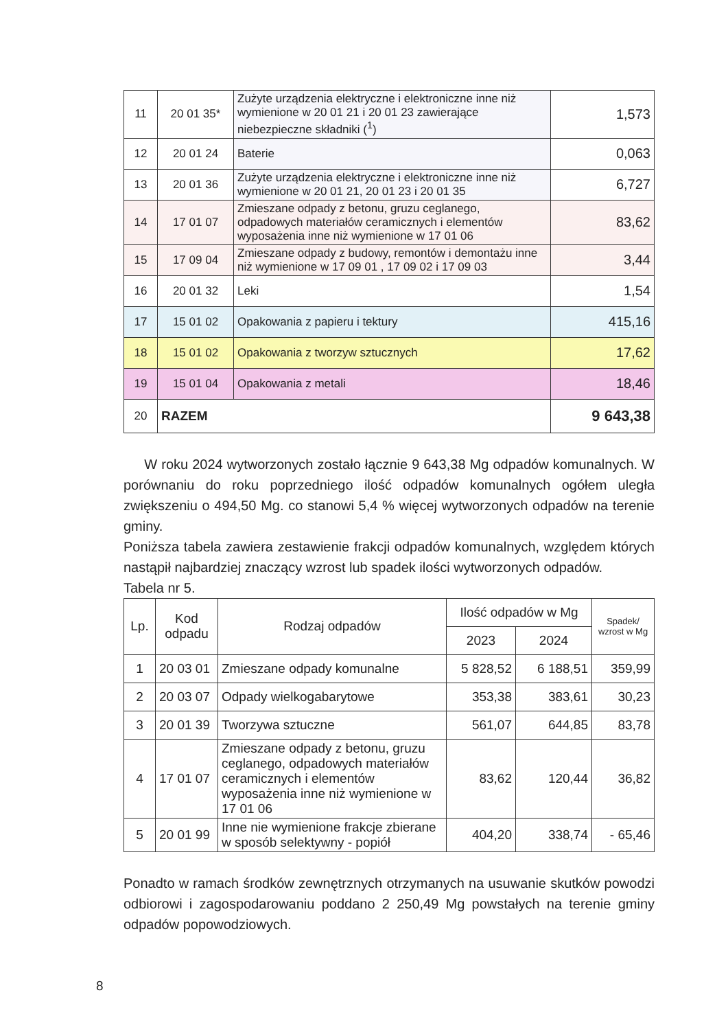| 11 | 20 01 35* | Zużyte urządzenia elektryczne i elektroniczne inne niż wymienione w 20 01 21 i 20 01 23 zawierające niebezpieczne składniki (<sup>1</sup>) | 1,573 |
| 12 | 20 01 24 | Baterie | 0,063 |
| 13 | 20 01 36 | Zużyte urządzenia elektryczne i elektroniczne inne niż wymienione w 20 01 21, 20 01 23 i 20 01 35 | 6,727 |
| 14 | 17 01 07 | Zmieszane odpady z betonu, gruzu ceglanego, odpadowych materiałów ceramicznych i elementów wyposażenia inne niż wymienione w 17 01 06 | 83,62 |
| 15 | 17 09 04 | Zmieszane odpady z budowy, remontów i demontażu inne niż wymienione w 17 09 01 , 17 09 02 i 17 09 03 | 3,44 |
| 16 | 20 01 32 | Leki | 1,54 |
| 17 | 15 01 02 | Opakowania z papieru i tektury | 415,16 |
| 18 | 15 01 02 | Opakowania z tworzyw sztucznych | 17,62 |
| 19 | 15 01 04 | Opakowania z metali | 18,46 |
| 20 | RAZEM | | 9 643,38 |
W roku 2024 wytworzonych zostało łącznie 9 643,38 Mg odpadów komunalnych. W porównaniu do roku poprzedniego ilość odpadów komunalnych ogółem uległa zwiększeniu o 494,50 Mg. co stanowi 5,4 % więcej wytworzonych odpadów na terenie gminy.
Poniższa tabela zawiera zestawienie frakcji odpadów komunalnych, względem których nastąpił najbardziej znaczący wzrost lub spadek ilości wytworzonych odpadów.
Tabela nr 5.
| Lp. | Kod odpadu | Rodzaj odpadów | Ilość odpadów w Mg | | Spadek/ wzrost w Mg |
| --- | --- | --- | --- | --- | --- |
| | | | 2023 | 2024 | |
| 1 | 20 03 01 | Zmieszane odpady komunalne | 5 828,52 | 6 188,51 | 359,99 |
| 2 | 20 03 07 | Odpady wielkogabarytowe | 353,38 | 383,61 | 30,23 |
| 3 | 20 01 39 | Tworzywa sztuczne | 561,07 | 644,85 | 83,78 |
| 4 | 17 01 07 | Zmieszane odpady z betonu, gruzu ceglanego, odpadowych materiałów ceramicznych i elementów wyposażenia inne niż wymienione w 17 01 06 | 83,62 | 120,44 | 36,82 |
| 5 | 20 01 99 | Inne nie wymienione frakcje zbierane w sposób selektywny - popiół | 404,20 | 338,74 | - 65,46 |
Ponadto w ramach środków zewnętrznych otrzymanych na usuwanie skutków powodzi odbiorowi i zagospodarowaniu poddano 2 250,49 Mg powstałych na terenie gminy odpadów popowodziowych.
8